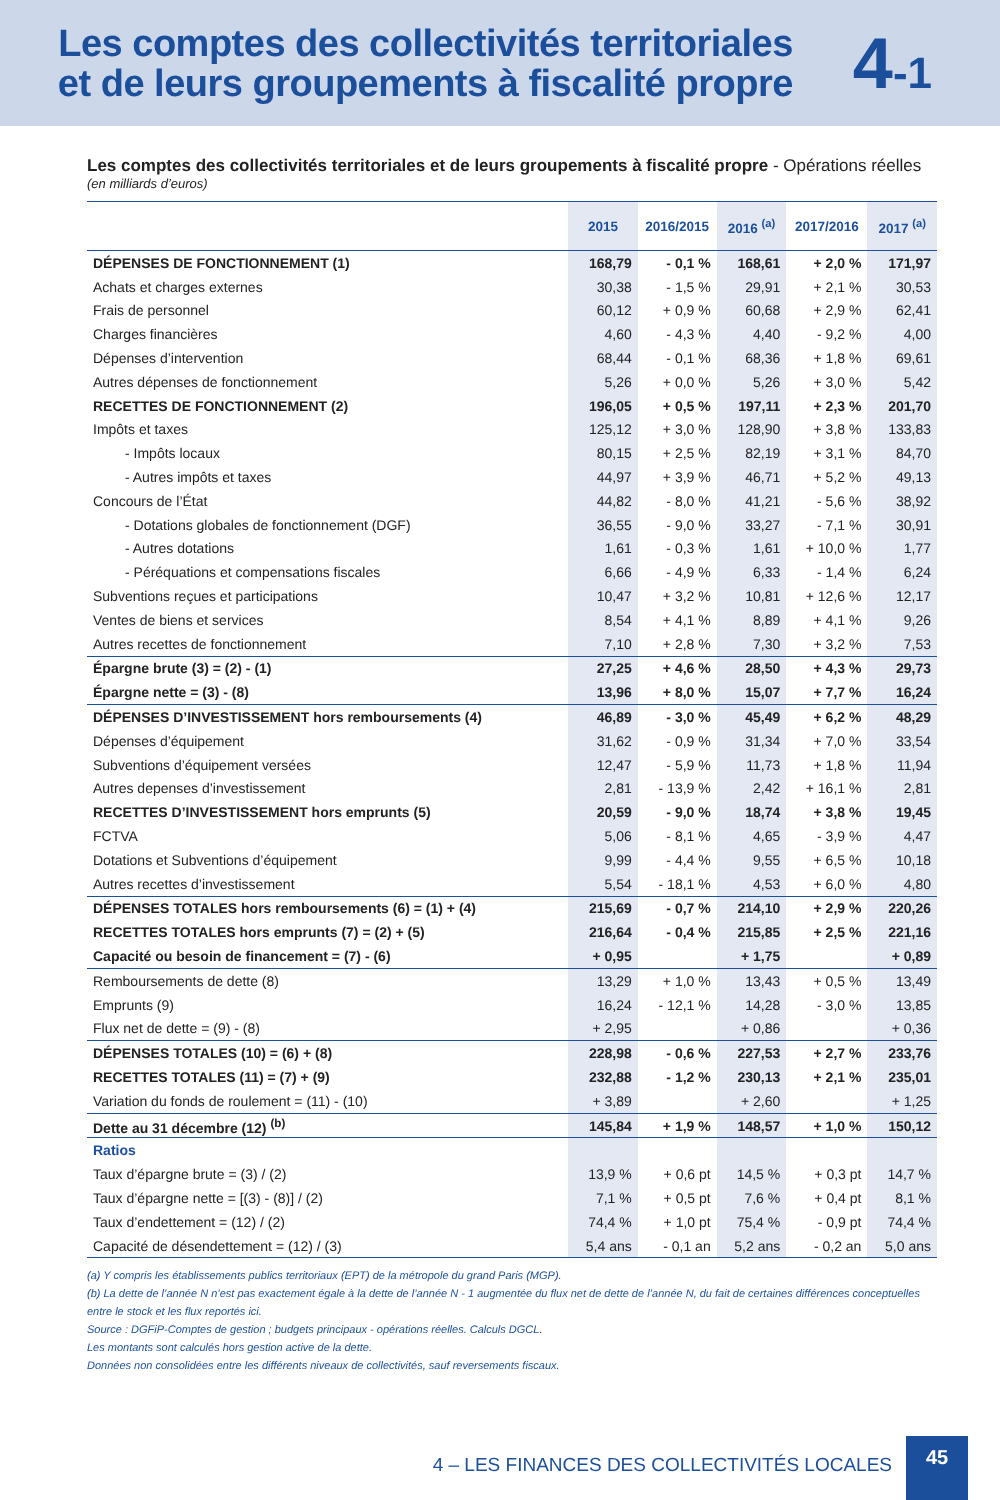Les comptes des collectivités territoriales
et de leurs groupements à fiscalité propre
4-1
Les comptes des collectivités territoriales et de leurs groupements à fiscalité propre - Opérations réelles
(en milliards d’euros)
| | 2015 | 2016/2015 | 2016 <sup>(a)</sup> | 2017/2016 | 2017 <sup>(a)</sup> |
| --- | --- | --- | --- | --- | --- |
| DÉPENSES DE FONCTIONNEMENT (1) | 168,79 | - 0,1 % | 168,61 | + 2,0 % | 171,97 |
| Achats et charges externes | 30,38 | - 1,5 % | 29,91 | + 2,1 % | 30,53 |
| Frais de personnel | 60,12 | + 0,9 % | 60,68 | + 2,9 % | 62,41 |
| Charges financières | 4,60 | - 4,3 % | 4,40 | - 9,2 % | 4,00 |
| Dépenses d’intervention | 68,44 | - 0,1 % | 68,36 | + 1,8 % | 69,61 |
| Autres dépenses de fonctionnement | 5,26 | + 0,0 % | 5,26 | + 3,0 % | 5,42 |
| RECETTES DE FONCTIONNEMENT (2) | 196,05 | + 0,5 % | 197,11 | + 2,3 % | 201,70 |
| Impôts et taxes | 125,12 | + 3,0 % | 128,90 | + 3,8 % | 133,83 |
| - Impôts locaux | 80,15 | + 2,5 % | 82,19 | + 3,1 % | 84,70 |
| - Autres impôts et taxes | 44,97 | + 3,9 % | 46,71 | + 5,2 % | 49,13 |
| Concours de l’État | 44,82 | - 8,0 % | 41,21 | - 5,6 % | 38,92 |
| - Dotations globales de fonctionnement (DGF) | 36,55 | - 9,0 % | 33,27 | - 7,1 % | 30,91 |
| - Autres dotations | 1,61 | - 0,3 % | 1,61 | + 10,0 % | 1,77 |
| - Péréquations et compensations fiscales | 6,66 | - 4,9 % | 6,33 | - 1,4 % | 6,24 |
| Subventions reçues et participations | 10,47 | + 3,2 % | 10,81 | + 12,6 % | 12,17 |
| Ventes de biens et services | 8,54 | + 4,1 % | 8,89 | + 4,1 % | 9,26 |
| Autres recettes de fonctionnement | 7,10 | + 2,8 % | 7,30 | + 3,2 % | 7,53 |
| Épargne brute (3) = (2) - (1) | 27,25 | + 4,6 % | 28,50 | + 4,3 % | 29,73 |
| Épargne nette = (3) - (8) | 13,96 | + 8,0 % | 15,07 | + 7,7 % | 16,24 |
| DÉPENSES D’INVESTISSEMENT hors remboursements (4) | 46,89 | - 3,0 % | 45,49 | + 6,2 % | 48,29 |
| Dépenses d’équipement | 31,62 | - 0,9 % | 31,34 | + 7,0 % | 33,54 |
| Subventions d’équipement versées | 12,47 | - 5,9 % | 11,73 | + 1,8 % | 11,94 |
| Autres depenses d’investissement | 2,81 | - 13,9 % | 2,42 | + 16,1 % | 2,81 |
| RECETTES D’INVESTISSEMENT hors emprunts (5) | 20,59 | - 9,0 % | 18,74 | + 3,8 % | 19,45 |
| FCTVA | 5,06 | - 8,1 % | 4,65 | - 3,9 % | 4,47 |
| Dotations et Subventions d’équipement | 9,99 | - 4,4 % | 9,55 | + 6,5 % | 10,18 |
| Autres recettes d’investissement | 5,54 | - 18,1 % | 4,53 | + 6,0 % | 4,80 |
| DÉPENSES TOTALES hors remboursements (6) = (1) + (4) | 215,69 | - 0,7 % | 214,10 | + 2,9 % | 220,26 |
| RECETTES TOTALES hors emprunts (7) = (2) + (5) | 216,64 | - 0,4 % | 215,85 | + 2,5 % | 221,16 |
| Capacité ou besoin de financement = (7) - (6) | + 0,95 | | + 1,75 | | + 0,89 |
| Remboursements de dette (8) | 13,29 | + 1,0 % | 13,43 | + 0,5 % | 13,49 |
| Emprunts (9) | 16,24 | - 12,1 % | 14,28 | - 3,0 % | 13,85 |
| Flux net de dette = (9) - (8) | + 2,95 | | + 0,86 | | + 0,36 |
| DÉPENSES TOTALES (10) = (6) + (8) | 228,98 | - 0,6 % | 227,53 | + 2,7 % | 233,76 |
| RECETTES TOTALES (11) = (7) + (9) | 232,88 | - 1,2 % | 230,13 | + 2,1 % | 235,01 |
| Variation du fonds de roulement = (11) - (10) | + 3,89 | | + 2,60 | | + 1,25 |
| Dette au 31 décembre (12) <sup>(b)</sup> | 145,84 | + 1,9 % | 148,57 | + 1,0 % | 150,12 |
| Ratios | | | | | |
| Taux d’épargne brute = (3) / (2) | 13,9 % | + 0,6 pt | 14,5 % | + 0,3 pt | 14,7 % |
| Taux d’épargne nette = [(3) - (8)] / (2) | 7,1 % | + 0,5 pt | 7,6 % | + 0,4 pt | 8,1 % |
| Taux d’endettement = (12) / (2) | 74,4 % | + 1,0 pt | 75,4 % | - 0,9 pt | 74,4 % |
| Capacité de désendettement = (12) / (3) | 5,4 ans | - 0,1 an | 5,2 ans | - 0,2 an | 5,0 ans |
(a) Y compris les établissements publics territoriaux (EPT) de la métropole du grand Paris (MGP).
(b) La dette de l’année N n’est pas exactement égale à la dette de l’année N - 1 augmentée du flux net de dette de l’année N, du fait de certaines différences conceptuelles entre le stock et les flux reportés ici.
Source : DGFiP-Comptes de gestion ; budgets principaux - opérations réelles. Calculs DGCL.
Les montants sont calculés hors gestion active de la dette.
Données non consolidées entre les différents niveaux de collectivités, sauf reversements fiscaux.
4 – LES FINANCES DES COLLECTIVITÉS LOCALES
45